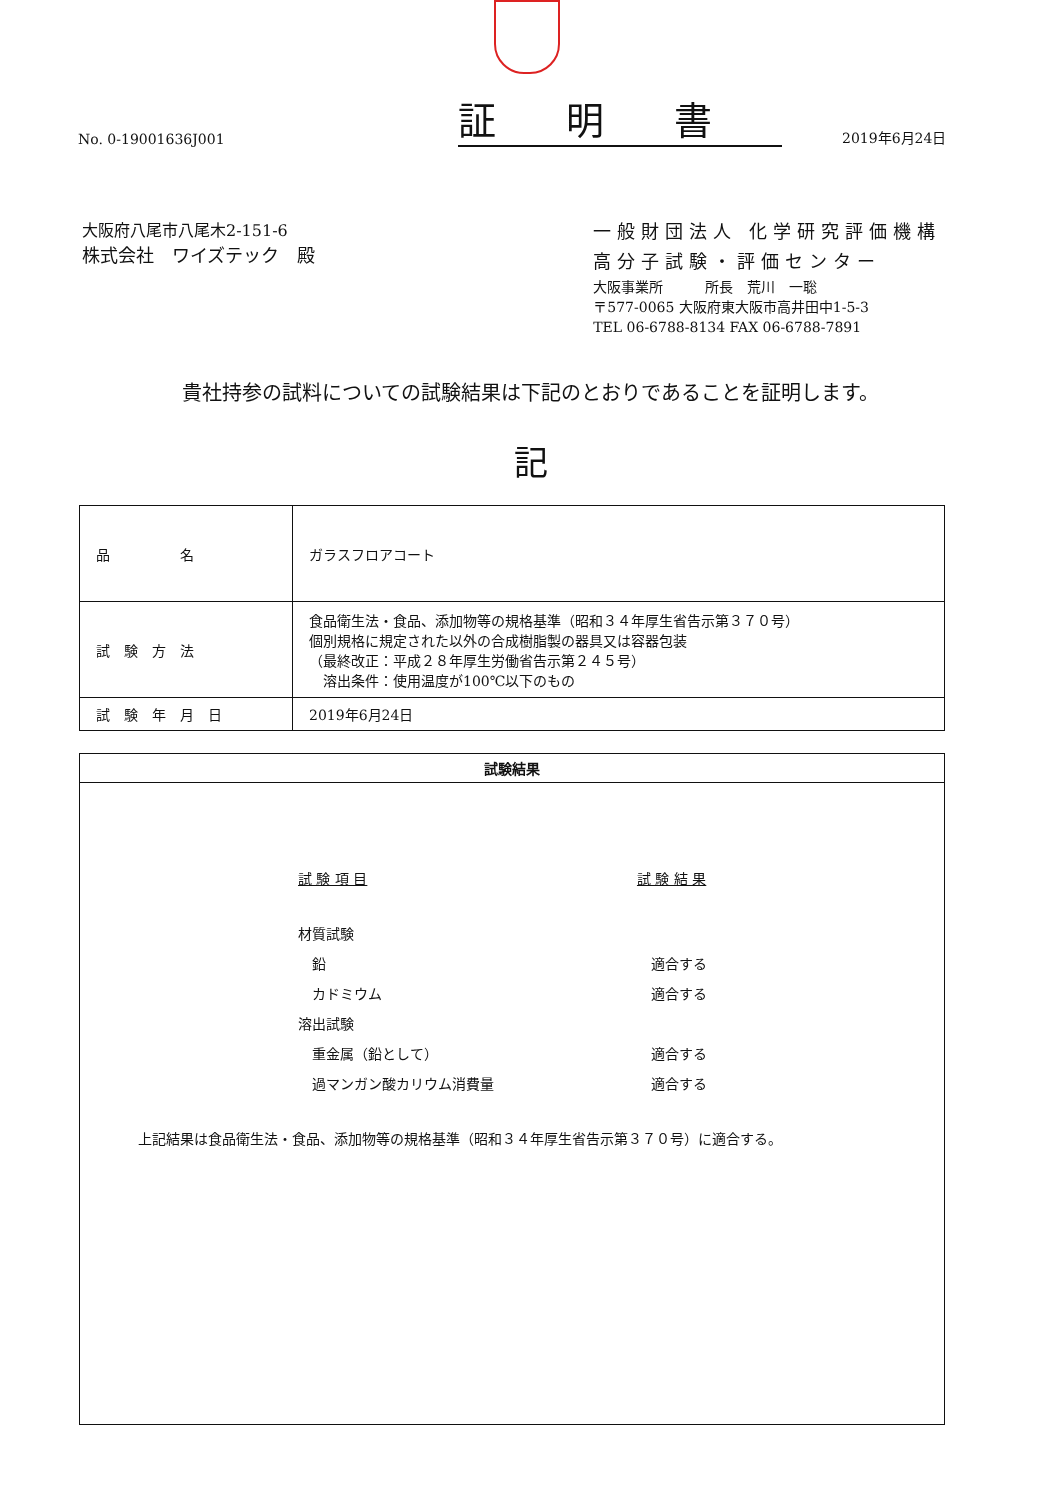No. 0-19001636J001
証明書
2019年6月24日
大阪府八尾市八尾木2-151-6
株式会社　ワイズテック　殿
一般財団法人 化学研究評価機構
高分子試験・評価センター
大阪事業所　　　所長　荒川　一聡
〒577-0065 大阪府東大阪市高井田中1-5-3
TEL 06-6788-8134 FAX 06-6788-7891
貴社持参の試料についての試験結果は下記のとおりであることを証明します。
記
| 品 名 | ガラスフロアコート |
| 試 験 方 法 | 食品衛生法・食品、添加物等の規格基準（昭和３４年厚生省告示第３７０号） 個別規格に規定された以外の合成樹脂製の器具又は容器包装 （最終改正：平成２８年厚生労働省告示第２４５号） 溶出条件：使用温度が100℃以下のもの |
| 試 験 年 月 日 | 2019年6月24日 |
試験結果
| 試 験 項 目 | 試 験 結 果 |
| 材質試験 | |
| 鉛 | 適合する |
| カドミウム | 適合する |
| 溶出試験 | |
| 重金属（鉛として） | 適合する |
| 過マンガン酸カリウム消費量 | 適合する |
上記結果は食品衛生法・食品、添加物等の規格基準（昭和３４年厚生省告示第３７０号）に適合する。